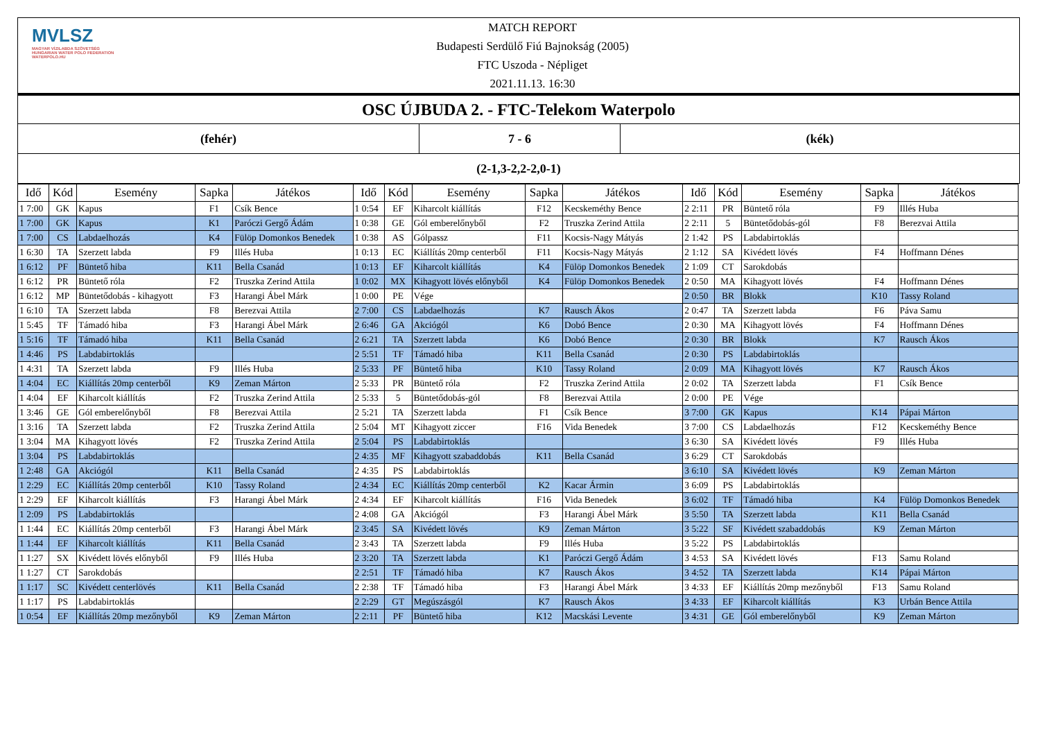MVLSZ
MAGYAR VÍZILABDA SZÖVETSÉG
HUNGARIAN WATER POLO FEDERATION
WATERPOLO.HU
MATCH REPORT
Budapesti Serdülő Fiú Bajnokság (2005)
FTC Uszoda - Népliget
2021.11.13. 16:30
OSC ÚJBUDA 2. - FTC-Telekom Waterpolo
(fehér) 7 - 6 (kék)
(2-1,3-2,2-2,0-1)
| Idő | Kód | Esemény | Sapka | Játékos | Idő | Kód | Esemény | Sapka | Játékos | Idő | Kód | Esemény | Sapka | Játékos |
| --- | --- | --- | --- | --- | --- | --- | --- | --- | --- | --- | --- | --- | --- | --- |
| 1 7:00 | GK | Kapus | F1 | Csík Bence | 1 0:54 | EF | Kiharcolt kiállítás | F12 | Kecskeméthy Bence | 2 2:11 | PR | Büntető róla | F9 | Illés Huba |
| 1 7:00 | GK | Kapus | K1 | Paróczi Gergő Ádám | 1 0:38 | GE | Gól emberelőnyből | F2 | Truszka Zerind Attila | 2 2:11 | 5 | Büntetődobás-gól | F8 | Berezvai Attila |
| 1 7:00 | CS | Labdaelhozás | K4 | Fülöp Domonkos Benedek | 1 0:38 | AS | Gólpassz | F11 | Kocsis-Nagy Mátyás | 2 1:42 | PS | Labdabirtoklás | | |
| 1 6:30 | TA | Szerzett labda | F9 | Illés Huba | 1 0:13 | EC | Kiállítás 20mp centerből | F11 | Kocsis-Nagy Mátyás | 2 1:12 | SA | Kivédett lövés | F4 | Hoffmann Dénes |
| 1 6:12 | PF | Büntető hiba | K11 | Bella Csanád | 1 0:13 | EF | Kiharcolt kiállítás | K4 | Fülöp Domonkos Benedek | 2 1:09 | CT | Sarokdobás | | |
| 1 6:12 | PR | Büntető róla | F2 | Truszka Zerind Attila | 1 0:02 | MX | Kihagyott lövés előnyből | K4 | Fülöp Domonkos Benedek | 2 0:50 | MA | Kihagyott lövés | F4 | Hoffmann Dénes |
| 1 6:12 | MP | Büntetődobás - kihagyott | F3 | Harangi Ábel Márk | 1 0:00 | PE | Vége | | | 2 0:50 | BR | Blokk | K10 | Tassy Roland |
| 1 6:10 | TA | Szerzett labda | F8 | Berezvai Attila | 2 7:00 | CS | Labdaelhozás | K7 | Rausch Ákos | 2 0:47 | TA | Szerzett labda | F6 | Páva Samu |
| 1 5:45 | TF | Támadó hiba | F3 | Harangi Ábel Márk | 2 6:46 | GA | Akciógól | K6 | Dobó Bence | 2 0:30 | MA | Kihagyott lövés | F4 | Hoffmann Dénes |
| 1 5:16 | TF | Támadó hiba | K11 | Bella Csanád | 2 6:21 | TA | Szerzett labda | K6 | Dobó Bence | 2 0:30 | BR | Blokk | K7 | Rausch Ákos |
| 1 4:46 | PS | Labdabirtoklás | | | 2 5:51 | TF | Támadó hiba | K11 | Bella Csanád | 2 0:30 | PS | Labdabirtoklás | | |
| 1 4:31 | TA | Szerzett labda | F9 | Illés Huba | 2 5:33 | PF | Büntető hiba | K10 | Tassy Roland | 2 0:09 | MA | Kihagyott lövés | K7 | Rausch Ákos |
| 1 4:04 | EC | Kiállítás 20mp centerből | K9 | Zeman Márton | 2 5:33 | PR | Büntető róla | F2 | Truszka Zerind Attila | 2 0:02 | TA | Szerzett labda | F1 | Csík Bence |
| 1 4:04 | EF | Kiharcolt kiállítás | F2 | Truszka Zerind Attila | 2 5:33 | 5 | Büntetődobás-gól | F8 | Berezvai Attila | 2 0:00 | PE | Vége | | |
| 1 3:46 | GE | Gól emberelőnyből | F8 | Berezvai Attila | 2 5:21 | TA | Szerzett labda | F1 | Csík Bence | 3 7:00 | GK | Kapus | K14 | Pápai Márton |
| 1 3:16 | TA | Szerzett labda | F2 | Truszka Zerind Attila | 2 5:04 | MT | Kihagyott ziccer | F16 | Vida Benedek | 3 7:00 | CS | Labdaelhozás | F12 | Kecskeméthy Bence |
| 1 3:04 | MA | Kihagyott lövés | F2 | Truszka Zerind Attila | 2 5:04 | PS | Labdabirtoklás | | | 3 6:30 | SA | Kivédett lövés | F9 | Illés Huba |
| 1 3:04 | PS | Labdabirtoklás | | | 2 4:35 | MF | Kihagyott szabaddobás | K11 | Bella Csanád | 3 6:29 | CT | Sarokdobás | | |
| 1 2:48 | GA | Akciógól | K11 | Bella Csanád | 2 4:35 | PS | Labdabirtoklás | | | 3 6:10 | SA | Kivédett lövés | K9 | Zeman Márton |
| 1 2:29 | EC | Kiállítás 20mp centerből | K10 | Tassy Roland | 2 4:34 | EC | Kiállítás 20mp centerből | K2 | Kacar Ármin | 3 6:09 | PS | Labdabirtoklás | | |
| 1 2:29 | EF | Kiharcolt kiállítás | F3 | Harangi Ábel Márk | 2 4:34 | EF | Kiharcolt kiállítás | F16 | Vida Benedek | 3 6:02 | TF | Támadó hiba | K4 | Fülöp Domonkos Benedek |
| 1 2:09 | PS | Labdabirtoklás | | | 2 4:08 | GA | Akciógól | F3 | Harangi Ábel Márk | 3 5:50 | TA | Szerzett labda | K11 | Bella Csanád |
| 1 1:44 | EC | Kiállítás 20mp centerből | F3 | Harangi Ábel Márk | 2 3:45 | SA | Kivédett lövés | K9 | Zeman Márton | 3 5:22 | SF | Kivédett szabaddobás | K9 | Zeman Márton |
| 1 1:44 | EF | Kiharcolt kiállítás | K11 | Bella Csanád | 2 3:43 | TA | Szerzett labda | F9 | Illés Huba | 3 5:22 | PS | Labdabirtoklás | | |
| 1 1:27 | SX | Kivédett lövés előnyből | F9 | Illés Huba | 2 3:20 | TA | Szerzett labda | K1 | Paróczi Gergő Ádám | 3 4:53 | SA | Kivédett lövés | F13 | Samu Roland |
| 1 1:27 | CT | Sarokdobás | | | 2 2:51 | TF | Támadó hiba | K7 | Rausch Ákos | 3 4:52 | TA | Szerzett labda | K14 | Pápai Márton |
| 1 1:17 | SC | Kivédett centerlövés | K11 | Bella Csanád | 2 2:38 | TF | Támadó hiba | F3 | Harangi Ábel Márk | 3 4:33 | EF | Kiállítás 20mp mezőnyből | F13 | Samu Roland |
| 1 1:17 | PS | Labdabirtoklás | | | 2 2:29 | GT | Megúszásgól | K7 | Rausch Ákos | 3 4:33 | EF | Kiharcolt kiállítás | K3 | Urbán Bence Attila |
| 1 0:54 | EF | Kiállítás 20mp mezőnyből | K9 | Zeman Márton | 2 2:11 | PF | Büntető hiba | K12 | Macskási Levente | 3 4:31 | GE | Gól emberelőnyből | K9 | Zeman Márton |